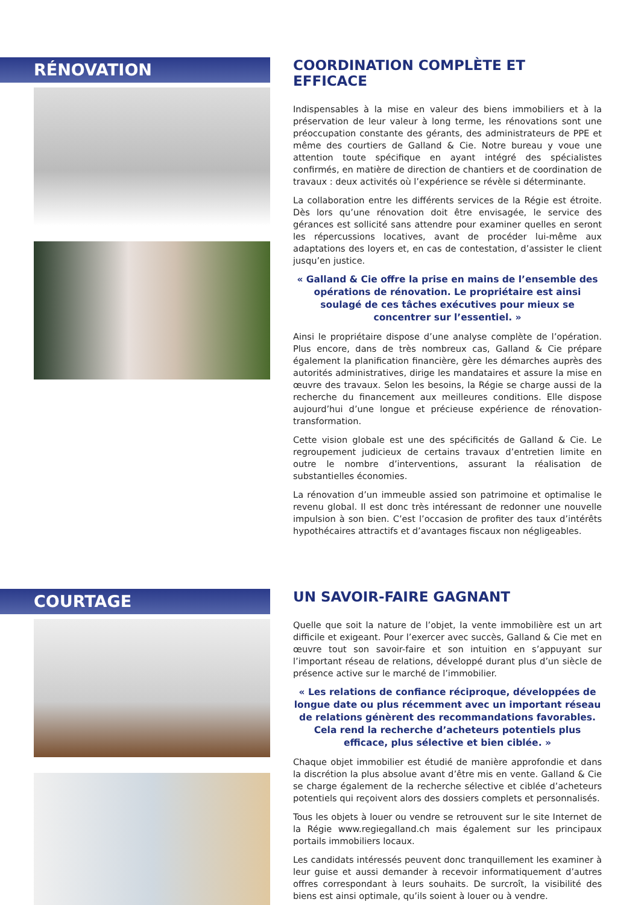RÉNOVATION
COORDINATION COMPLÈTE ET EFFICACE
Indispensables à la mise en valeur des biens immobiliers et à la préservation de leur valeur à long terme, les rénovations sont une préoccupation constante des gérants, des administrateurs de PPE et même des courtiers de Galland & Cie. Notre bureau y voue une attention toute spécifique en ayant intégré des spécialistes confirmés, en matière de direction de chantiers et de coordination de travaux : deux activités où l’expérience se révèle si déterminante.
La collaboration entre les différents services de la Régie est étroite. Dès lors qu’une rénovation doit être envisagée, le service des gérances est sollicité sans attendre pour examiner quelles en seront les répercussions locatives, avant de procéder lui-même aux adaptations des loyers et, en cas de contestation, d’assister le client jusqu’en justice.
« Galland & Cie offre la prise en mains de l’ensemble des opérations de rénovation. Le propriétaire est ainsi soulagé de ces tâches exécutives pour mieux se concentrer sur l’essentiel. »
Ainsi le propriétaire dispose d’une analyse complète de l’opération. Plus encore, dans de très nombreux cas, Galland & Cie prépare également la planification financière, gère les démarches auprès des autorités administratives, dirige les mandataires et assure la mise en œuvre des travaux. Selon les besoins, la Régie se charge aussi de la recherche du financement aux meilleures conditions. Elle dispose aujourd’hui d’une longue et précieuse expérience de rénovation-transformation.
Cette vision globale est une des spécificités de Galland & Cie. Le regroupement judicieux de certains travaux d’entretien limite en outre le nombre d’interventions, assurant la réalisation de substantielles économies.
La rénovation d’un immeuble assied son patrimoine et optimalise le revenu global. Il est donc très intéressant de redonner une nouvelle impulsion à son bien. C’est l’occasion de profiter des taux d’intérêts hypothécaires attractifs et d’avantages fiscaux non négligeables.
COURTAGE
UN SAVOIR-FAIRE GAGNANT
Quelle que soit la nature de l’objet, la vente immobilière est un art difficile et exigeant. Pour l’exercer avec succès, Galland & Cie met en œuvre tout son savoir-faire et son intuition en s’appuyant sur l’important réseau de relations, développé durant plus d’un siècle de présence active sur le marché de l’immobilier.
« Les relations de confiance réciproque, développées de longue date ou plus récemment avec un important réseau de relations génèrent des recommandations favorables. Cela rend la recherche d’acheteurs potentiels plus efficace, plus sélective et bien ciblée. »
Chaque objet immobilier est étudié de manière approfondie et dans la discrétion la plus absolue avant d’être mis en vente. Galland & Cie se charge également de la recherche sélective et ciblée d’acheteurs potentiels qui reçoivent alors des dossiers complets et personnalisés.
Tous les objets à louer ou vendre se retrouvent sur le site Internet de la Régie www.regiegalland.ch mais également sur les principaux portails immobiliers locaux.
Les candidats intéressés peuvent donc tranquillement les examiner à leur guise et aussi demander à recevoir informatiquement d’autres offres correspondant à leurs souhaits. De surcroît, la visibilité des biens est ainsi optimale, qu’ils soient à louer ou à vendre.